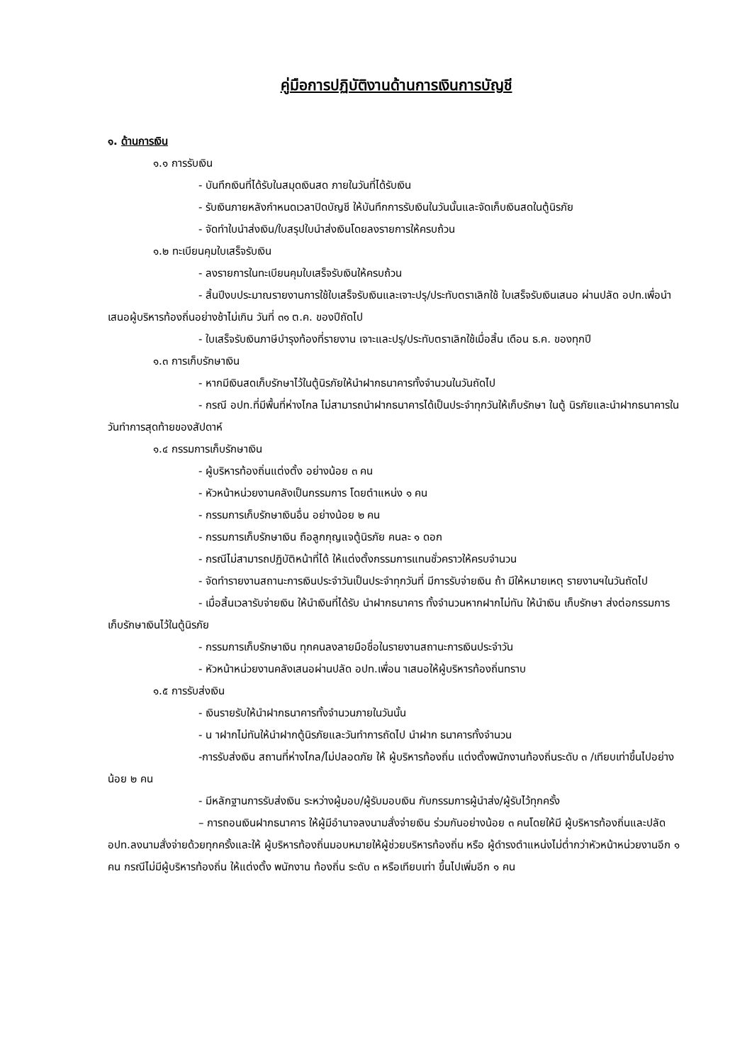คู่มือการปฏิบัติงานด้านการเงินการบัญชี
๑. ด้านการเงิน
๑.๑ การรับเงิน
- บันทึกเงินที่ได้รับในสมุดเงินสด ภายในวันที่ได้รับเงิน
- รับเงินภายหลังกำหนดเวลาปิดบัญชี ให้บันทึกการรับเงินในวันนั้นและจัดเก็บเงินสดในตู้นิรภัย
- จัดทำใบนำส่งเงิน/ใบสรุปใบนำส่งเงินโดยลงรายการให้ครบถ้วน
๑.๒ ทะเบียนคุมใบเสร็จรับเงิน
- ลงรายการในทะเบียนคุมใบเสร็จรับเงินให้ครบถ้วน
- สิ้นปีงบประมาณรายงานการใช้ใบเสร็จรับเงินและเจาะปรุ/ประทับตราเลิกใช้ ใบเสร็จรับเงินเสนอ ผ่านปลัด อปท.เพื่อนำเสนอผู้บริหารท้องถิ่นอย่างช้าไม่เกิน วันที่ ๓๑ ต.ค. ของปีถัดไป
- ใบเสร็จรับเงินภาษีบำรุงท้องที่รายงาน เจาะและปรุ/ประทับตราเลิกใช้เมื่อสิ้น เดือน ธ.ค. ของทุกปี
๑.๓ การเก็บรักษาเงิน
- หากมีเงินสดเก็บรักษาไว้ในตู้นิรภัยให้นำฝากธนาคารทั้งจำนวนในวันถัดไป
- กรณี อปท.ที่มีพื้นที่ห่างไกล ไม่สามารถนำฝากธนาคารได้เป็นประจำทุกวันให้เก็บรักษา ในตู้ นิรภัยและนำฝากธนาคารในวันทำการสุดท้ายของสัปดาห์
๑.๔ กรรมการเก็บรักษาเงิน
- ผู้บริหารท้องถิ่นแต่งตั้ง อย่างน้อย ๓ คน
- หัวหน้าหน่วยงานคลังเป็นกรรมการ โดยตำแหน่ง ๑ คน
- กรรมการเก็บรักษาเงินอื่น อย่างน้อย ๒ คน
- กรรมการเก็บรักษาเงิน ถือลูกกุญแจตู้นิรภัย คนละ ๑ ดอก
- กรณีไม่สามารถปฏิบัติหน้าที่ได้ ให้แต่งตั้งกรรมการแทนชั่วคราวให้ครบจำนวน
- จัดทำรายงานสถานะการเงินประจำวันเป็นประจำทุกวันที่ มีการรับจ่ายเงิน ถ้า มีให้หมายเหตุ รายงานฯในวันถัดไป
- เมื่อสิ้นเวลารับจ่ายเงิน ให้นำเงินที่ได้รับ นำฝากธนาคาร ทั้งจำนวนหากฝากไม่ทัน ให้นำเงิน เก็บรักษา ส่งต่อกรรมการเก็บรักษาเงินไว้ในตู้นิรภัย
- กรรมการเก็บรักษาเงิน ทุกคนลงลายมือชื่อในรายงานสถานะการเงินประจำวัน
- หัวหน้าหน่วยงานคลังเสนอผ่านปลัด อปท.เพื่อน าเสนอให้ผู้บริหารท้องถิ่นทราบ
๑.๕ การรับส่งเงิน
- เงินรายรับให้นำฝากธนาคารทั้งจำนวนภายในวันนั้น
- น าฝากไม่ทันให้นำฝากตู้นิรภัยและวันทำการถัดไป นำฝาก ธนาคารทั้งจำนวน
-การรับส่งเงิน สถานที่ห่างไกล/ไม่ปลอดภัย ให้ ผู้บริหารท้องถิ่น แต่งตั้งพนักงานท้องถิ่นระดับ ๓ /เทียบเท่าขึ้นไปอย่างน้อย ๒ คน
- มีหลักฐานการรับส่งเงิน ระหว่างผู้มอบ/ผู้รับมอบเงิน กับกรรมการผู้นำส่ง/ผู้รับไว้ทุกครั้ง
– การถอนเงินฝากธนาคาร ให้ผู้มีอำนาจลงนามสั่งจ่ายเงิน ร่วมกันอย่างน้อย ๓ คนโดยให้มี ผู้บริหารท้องถิ่นและปลัด อปท.ลงนามสั่งจ่ายด้วยทุกครั้งและให้ ผู้บริหารท้องถิ่นมอบหมายให้ผู้ช่วยบริหารท้องถิ่น หรือ ผู้ดำรงตำแหน่งไม่ต่ำกว่าหัวหน้าหน่วยงานอีก ๑ คน กรณีไม่มีผู้บริหารท้องถิ่น ให้แต่งตั้ง พนักงาน ท้องถิ่น ระดับ ๓ หรือเทียบเท่า ขึ้นไปเพิ่มอีก ๑ คน